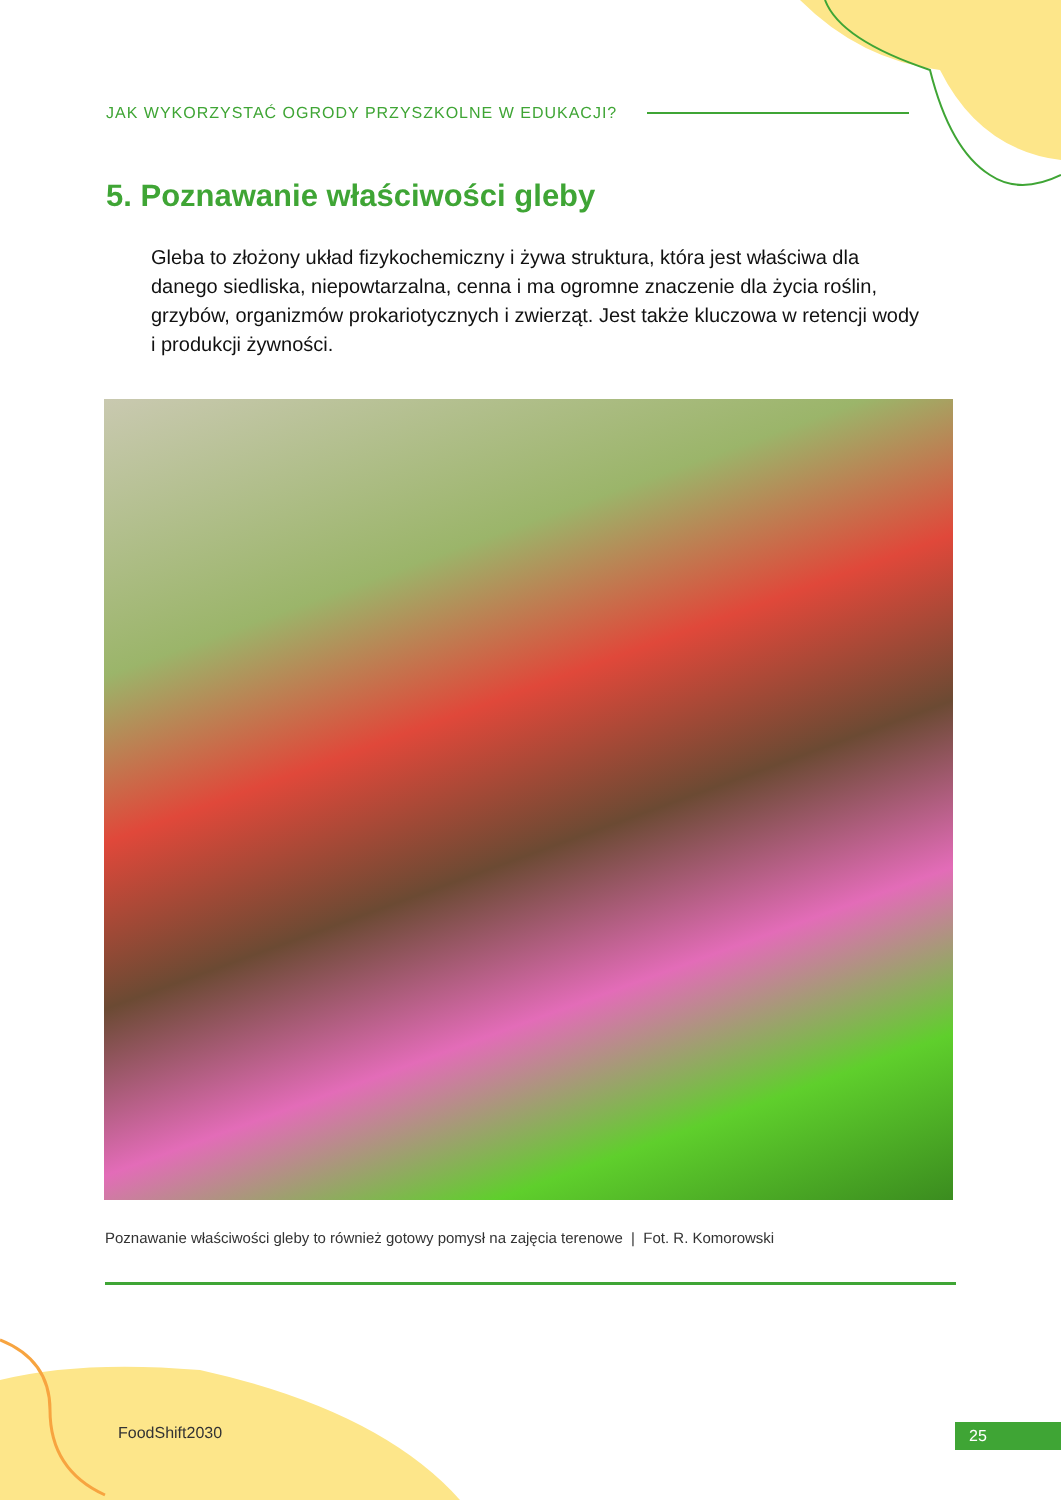JAK WYKORZYSTAĆ OGRODY PRZYSZKOLNE W EDUKACJI?
5. Poznawanie właściwości gleby
Gleba to złożony układ fizykochemiczny i żywa struktura, która jest właściwa dla danego siedliska, niepowtarzalna, cenna i ma ogromne znaczenie dla życia roślin, grzybów, organizmów prokariotycznych i zwierząt. Jest także kluczowa w retencji wody i produkcji żywności.
Poznawanie właściwości gleby to również gotowy pomysł na zajęcia terenowe | Fot. R. Komorowski
FoodShift2030 25